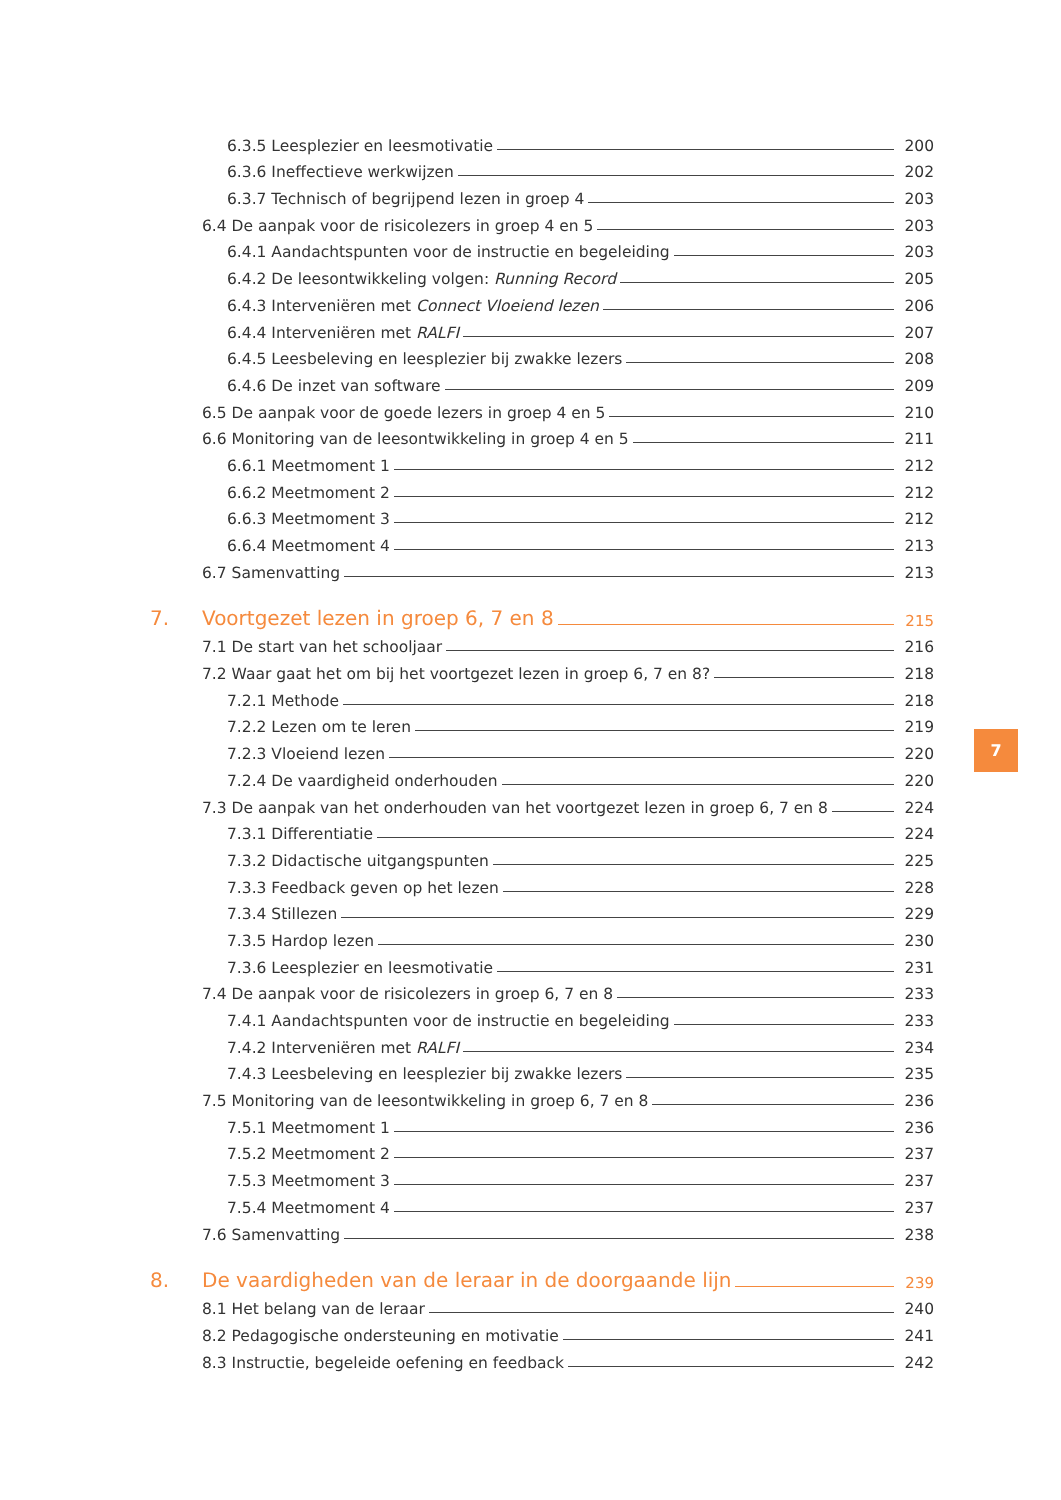6.3.5 Leesplezier en leesmotivatie 200
6.3.6 Ineffectieve werkwijzen 202
6.3.7 Technisch of begrijpend lezen in groep 4 203
6.4 De aanpak voor de risicolezers in groep 4 en 5 203
6.4.1 Aandachtspunten voor de instructie en begeleiding 203
6.4.2 De leesontwikkeling volgen: Running Record 205
6.4.3 Interveniëren met Connect Vloeiend lezen 206
6.4.4 Interveniëren met RALFI 207
6.4.5 Leesbeleving en leesplezier bij zwakke lezers 208
6.4.6 De inzet van software 209
6.5 De aanpak voor de goede lezers in groep 4 en 5 210
6.6 Monitoring van de leesontwikkeling in groep 4 en 5 211
6.6.1 Meetmoment 1 212
6.6.2 Meetmoment 2 212
6.6.3 Meetmoment 3 212
6.6.4 Meetmoment 4 213
6.7 Samenvatting 213
7. Voortgezet lezen in groep 6, 7 en 8 215
7.1 De start van het schooljaar 216
7.2 Waar gaat het om bij het voortgezet lezen in groep 6, 7 en 8? 218
7.2.1 Methode 218
7.2.2 Lezen om te leren 219
7.2.3 Vloeiend lezen 220
7.2.4 De vaardigheid onderhouden 220
7.3 De aanpak van het onderhouden van het voortgezet lezen in groep 6, 7 en 8 224
7.3.1 Differentiatie 224
7.3.2 Didactische uitgangspunten 225
7.3.3 Feedback geven op het lezen 228
7.3.4 Stillezen 229
7.3.5 Hardop lezen 230
7.3.6 Leesplezier en leesmotivatie 231
7.4 De aanpak voor de risicolezers in groep 6, 7 en 8 233
7.4.1 Aandachtspunten voor de instructie en begeleiding 233
7.4.2 Interveniëren met RALFI 234
7.4.3 Leesbeleving en leesplezier bij zwakke lezers 235
7.5 Monitoring van de leesontwikkeling in groep 6, 7 en 8 236
7.5.1 Meetmoment 1 236
7.5.2 Meetmoment 2 237
7.5.3 Meetmoment 3 237
7.5.4 Meetmoment 4 237
7.6 Samenvatting 238
8. De vaardigheden van de leraar in de doorgaande lijn 239
8.1 Het belang van de leraar 240
8.2 Pedagogische ondersteuning en motivatie 241
8.3 Instructie, begeleide oefening en feedback 242
7